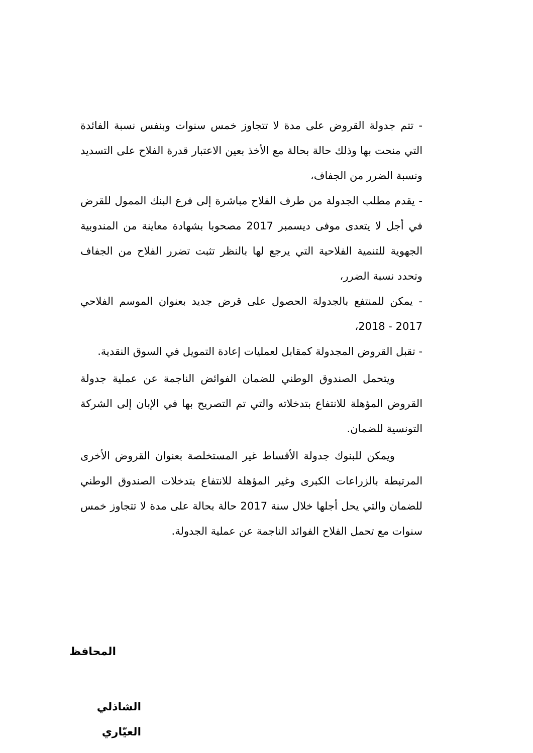- تتم جدولة القروض على مدة لا تتجاوز خمس سنوات وبنفس نسبة الفائدة التي منحت بها وذلك حالة بحالة مع الأخذ بعين الاعتبار قدرة الفلاح على التسديد ونسبة الضرر من الجفاف،
- يقدم مطلب الجدولة من طرف الفلاح مباشرة إلى فرع البنك الممول للقرض في أجل لا يتعدى موفى ديسمبر 2017 مصحوبا بشهادة معاينة من المندوبية الجهوية للتنمية الفلاحية التي يرجع لها بالنظر تثبت تضرر الفلاح من الجفاف وتحدد نسبة الضرر،
- يمكن للمنتفع بالجدولة الحصول على قرض جديد بعنوان الموسم الفلاحي 2017 - 2018،
- تقبل القروض المجدولة كمقابل لعمليات إعادة التمويل في السوق النقدية.
ويتحمل الصندوق الوطني للضمان الفوائض الناجمة عن عملية جدولة القروض المؤهلة للانتفاع بتدخلاته والتي تم التصريح بها في الإبان إلى الشركة التونسية للضمان.
ويمكن للبنوك جدولة الأقساط غير المستخلصة بعنوان القروض الأخرى المرتبطة بالزراعات الكبرى وغير المؤهلة للانتفاع بتدخلات الصندوق الوطني للضمان والتي يحل أجلها خلال سنة 2017 حالة بحالة على مدة لا تتجاوز خمس سنوات مع تحمل الفلاح الفوائد الناجمة عن عملية الجدولة.
المحافظ
الشاذلي العيّاري